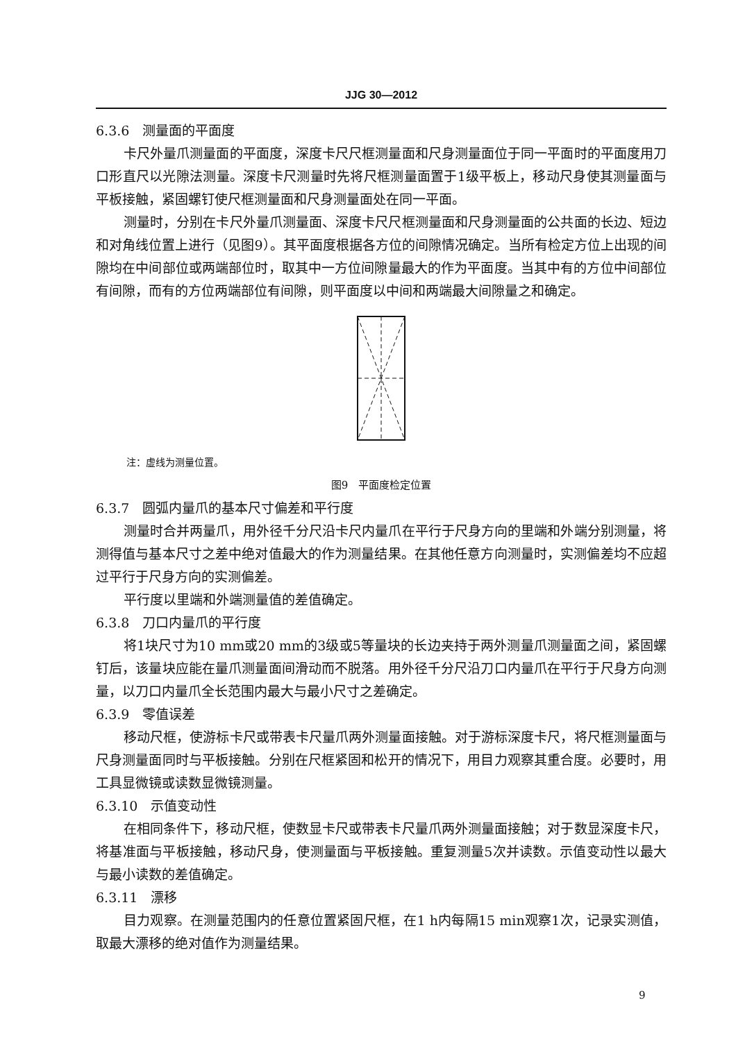JJG 30—2012
6.3.6　测量面的平面度
卡尺外量爪测量面的平面度，深度卡尺尺框测量面和尺身测量面位于同一平面时的平面度用刀口形直尺以光隙法测量。深度卡尺测量时先将尺框测量面置于1级平板上，移动尺身使其测量面与平板接触，紧固螺钉使尺框测量面和尺身测量面处在同一平面。
测量时，分别在卡尺外量爪测量面、深度卡尺尺框测量面和尺身测量面的公共面的长边、短边和对角线位置上进行（见图9）。其平面度根据各方位的间隙情况确定。当所有检定方位上出现的间隙均在中间部位或两端部位时，取其中一方位间隙量最大的作为平面度。当其中有的方位中间部位有间隙，而有的方位两端部位有间隙，则平面度以中间和两端最大间隙量之和确定。
注：虚线为测量位置。
图9　平面度检定位置
6.3.7　圆弧内量爪的基本尺寸偏差和平行度
测量时合并两量爪，用外径千分尺沿卡尺内量爪在平行于尺身方向的里端和外端分别测量，将测得值与基本尺寸之差中绝对值最大的作为测量结果。在其他任意方向测量时，实测偏差均不应超过平行于尺身方向的实测偏差。
平行度以里端和外端测量值的差值确定。
6.3.8　刀口内量爪的平行度
将1块尺寸为10 mm或20 mm的3级或5等量块的长边夹持于两外测量爪测量面之间，紧固螺钉后，该量块应能在量爪测量面间滑动而不脱落。用外径千分尺沿刀口内量爪在平行于尺身方向测量，以刀口内量爪全长范围内最大与最小尺寸之差确定。
6.3.9　零值误差
移动尺框，使游标卡尺或带表卡尺量爪两外测量面接触。对于游标深度卡尺，将尺框测量面与尺身测量面同时与平板接触。分别在尺框紧固和松开的情况下，用目力观察其重合度。必要时，用工具显微镜或读数显微镜测量。
6.3.10　示值变动性
在相同条件下，移动尺框，使数显卡尺或带表卡尺量爪两外测量面接触；对于数显深度卡尺，将基准面与平板接触，移动尺身，使测量面与平板接触。重复测量5次并读数。示值变动性以最大与最小读数的差值确定。
6.3.11　漂移
目力观察。在测量范围内的任意位置紧固尺框，在1 h内每隔15 min观察1次，记录实测值，取最大漂移的绝对值作为测量结果。
9